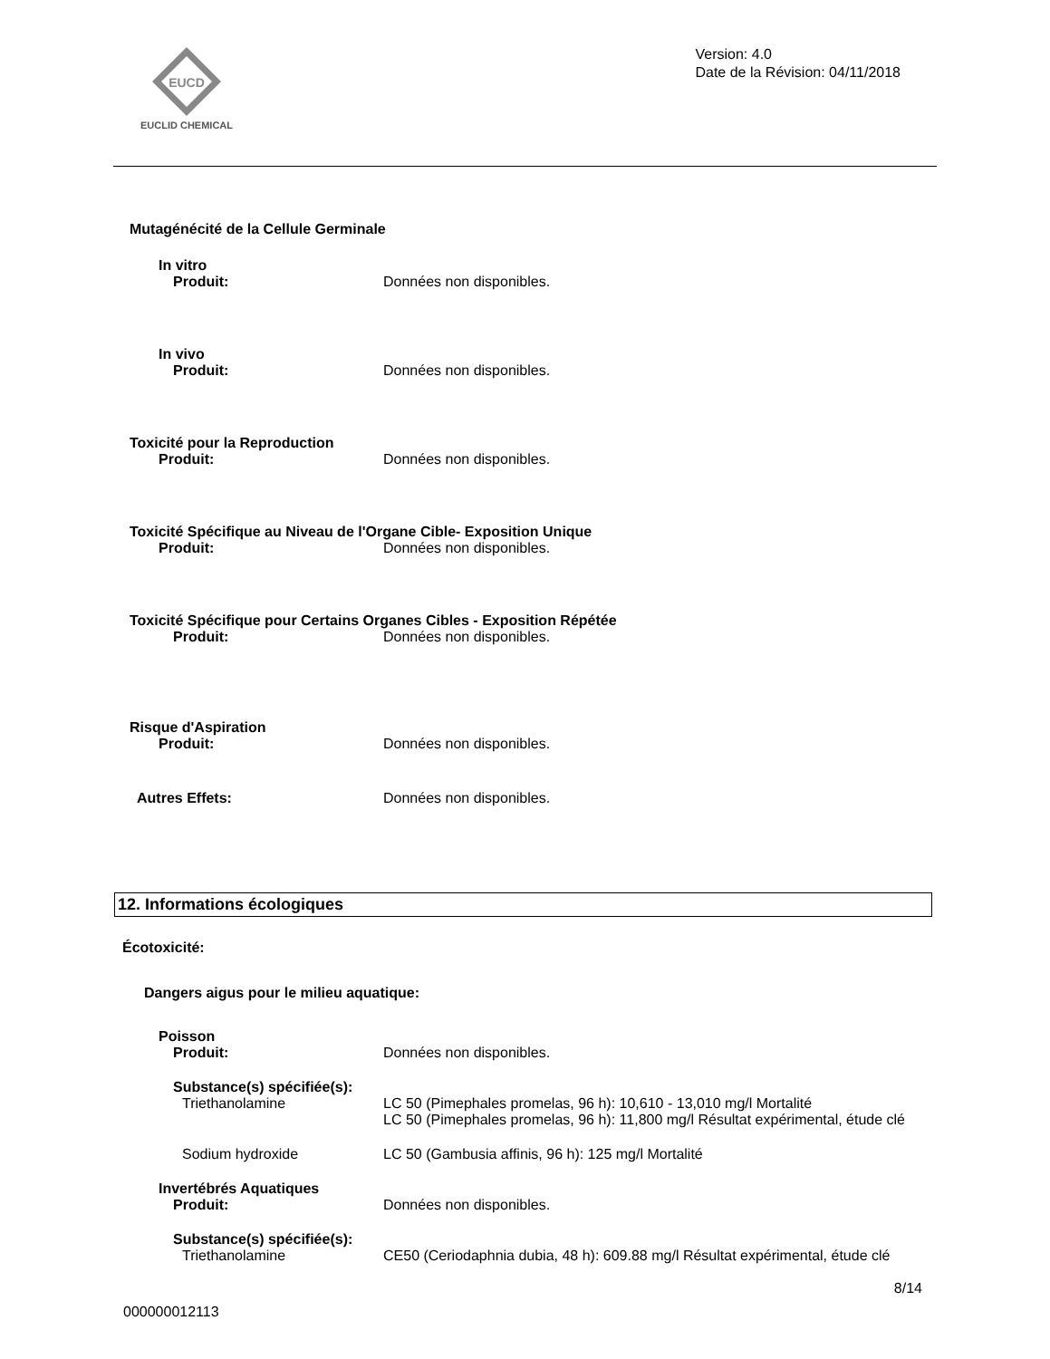EUCD
EUCLID CHEMICAL
Version: 4.0
Date de la Révision: 04/11/2018
Mutagénécité de la Cellule Germinale
In vitro
Produit: Données non disponibles.
In vivo
Produit: Données non disponibles.
Toxicité pour la Reproduction
Produit: Données non disponibles.
Toxicité Spécifique au Niveau de l'Organe Cible- Exposition Unique
Produit: Données non disponibles.
Toxicité Spécifique pour Certains Organes Cibles - Exposition Répétée
Produit: Données non disponibles.
Risque d'Aspiration
Produit: Données non disponibles.
Autres Effets: Données non disponibles.
12. Informations écologiques
Écotoxicité:
Dangers aigus pour le milieu aquatique:
Poisson
Produit: Données non disponibles.
Substance(s) spécifiée(s):
Triethanolamine LC 50 (Pimephales promelas, 96 h): 10,610 - 13,010 mg/l Mortalité
LC 50 (Pimephales promelas, 96 h): 11,800 mg/l Résultat expérimental, étude clé
Sodium hydroxide LC 50 (Gambusia affinis, 96 h): 125 mg/l Mortalité
Invertébrés Aquatiques
Produit: Données non disponibles.
Substance(s) spécifiée(s):
Triethanolamine CE50 (Ceriodaphnia dubia, 48 h): 609.88 mg/l Résultat expérimental, étude clé
8/14
000000012113